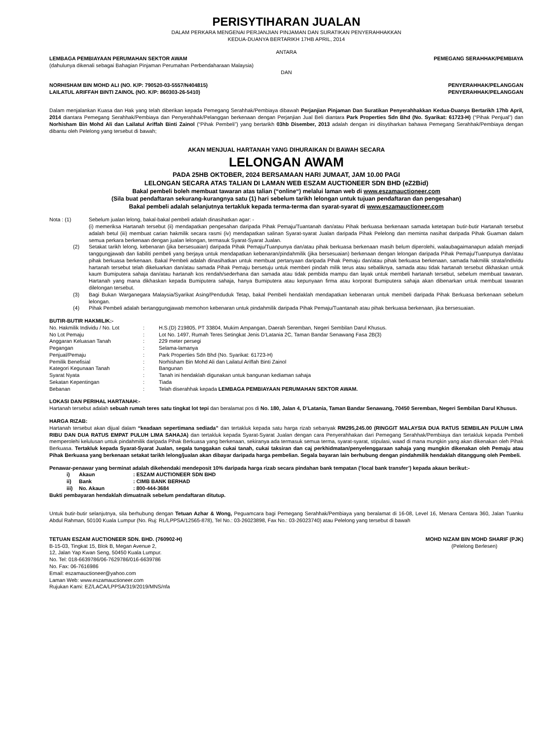PERISYTIHARAN JUALAN
DALAM PERKARA MENGENAI PERJANJIAN PINJAMAN DAN SURATIKAN PENYERAHHAKKAN
KEDUA-DUANYA BERTARIKH 17HB APRIL, 2014
ANTARA
LEMBAGA PEMBIAYAAN PERUMAHAN SEKTOR AWAM PEMEGANG SERAHHAK/PEMBIAYA
(dahulunya dikenali sebagai Bahagian Pinjaman Perumahan Perbendaharaan Malaysia)
DAN
NORHISHAM BIN MOHD ALI (NO. K/P: 790520-03-5557/N404815) PENYERAHHAK/PELANGGAN
LAILATUL ARIFFAH BINTI ZAINOL (NO. K/P: 860303-26-5410) PENYERAHHAK/PELANGGAN
Dalam menjalankan Kuasa dan Hak yang telah diberikan kepada Pemegang Serahhak/Pembiaya dibawah Perjanjian Pinjaman Dan Suratikan Penyerahhakkan Kedua-Duanya Bertarikh 17hb April, 2014 diantara Pemegang Serahhak/Pembiaya dan Penyerahhak/Pelanggan berkenaan dengan Perjanjian Jual Beli diantara Park Properties Sdn Bhd (No. Syarikat: 61723-H) (“Pihak Penjual”) dan Norhisham Bin Mohd Ali dan Lailatul Ariffah Binti Zainol (“Pihak Pembeli”) yang bertarikh 03hb Disember, 2013 adalah dengan ini diisytiharkan bahawa Pemegang Serahhak/Pembiaya dengan dibantu oleh Pelelong yang tersebut di bawah;
AKAN MENJUAL HARTANAH YANG DIHURAIKAN DI BAWAH SECARA
LELONGAN AWAM
PADA 25HB OKTOBER, 2024 BERSAMAAN HARI JUMAAT, JAM 10.00 PAGI
LELONGAN SECARA ATAS TALIAN DI LAMAN WEB ESZAM AUCTIONEER SDN BHD (eZ2Bid)
Bakal pembeli boleh membuat tawaran atas talian (“online“) melalui laman web di www.eszamauctioneer.com
(Sila buat pendaftaran sekurang-kurangnya satu (1) hari sebelum tarikh lelongan untuk tujuan pendaftaran dan pengesahan)
Bakal pembeli adalah selanjutnya tertakluk kepada terma-terma dan syarat-syarat di www.eszamauctioneer.com
| Nota : (1) | Sebelum jualan lelong, bakal-bakal pembeli adalah dinasihatkan agar: - (i) memeriksa Hartanah tersebut (ii) mendapatkan pengesahan daripada Pihak Pemaju/Tuantanah dan/atau Pihak berkuasa berkenaan samada ketetapan butir-butir Hartanah tersebut adalah betul (iii) membuat carian hakmilik secara rasmi (iv) mendapatkan salinan Syarat-syarat Jualan daripada Pihak Pelelong dan meminta nasihat daripada Pihak Guaman dalam semua perkara berkenaan dengan jualan lelongan, termasuk Syarat-Syarat Jualan. |
| (2) | Setakat tarikh lelong, kebenaran (jika bersesuaian) daripada Pihak Pemaju/Tuanpunya dan/atau pihak berkuasa berkenaan masih belum diperolehi, walaubagaimanapun adalah menjadi tanggungjawab dan liabiliti pembeli yang berjaya untuk mendapatkan kebenaran/pindahmilik (jika bersesuaian) berkenaan dengan lelongan daripada Pihak Pemaju/Tuanpunya dan/atau pihak berkuasa berkenaan. Bakal Pembeli adalah dinasihatkan untuk membuat pertanyaan daripada Pihak Pemaju dan/atau pihak berkuasa berkenaan, samada hakmilik strata/individu hartanah tersebut telah dikeluarkan dan/atau samada Pihak Pemaju bersetuju untuk memberi pindah milik terus atau sebaliknya, samada atau tidak hartanah tersebut dikhaskan untuk kaum Bumiputera sahaja dan/atau hartanah kos rendah/sederhana dan samada atau tidak pembida mampu dan layak untuk membeli hartanah tersebut, sebelum membuat tawaran. Hartanah yang mana dikhaskan kepada Bumiputera sahaja, hanya Bumiputera atau kepunyaan firma atau korporat Bumiputera sahaja akan dibenarkan untuk membuat tawaran dilelongan tersebut. |
| (3) | Bagi Bukan Warganegara Malaysia/Syarikat Asing/Penduduk Tetap, bakal Pembeli hendaklah mendapatkan kebenaran untuk membeli daripada Pihak Berkuasa berkenaan sebelum lelongan. |
| (4) | Pihak Pembeli adalah bertanggungjawab memohon kebenaran untuk pindahmilik daripada Pihak Pemaju/Tuantanah atau pihak berkuasa berkenaan, jika bersesuaian. |
BUTIR-BUTIR HAKMILIK:-
| No. Hakmilik Individu / No. Lot | : | H.S.(D) 219805, PT 33804, Mukim Ampangan, Daerah Seremban, Negeri Sembilan Darul Khusus. |
| No Lot Pemaju | : | Lot No. 1497, Rumah Teres Setingkat Jenis D’Latania 2C, Taman Bandar Senawang Fasa 2B(3) |
| Anggaran Keluasan Tanah | : | 229 meter persegi |
| Pegangan | : | Selama-lamanya |
| Penjual/Pemaju | : | Park Properties Sdn Bhd (No. Syarikat: 61723-H) |
| Pemilik Benefisial | : | Norhisham Bin Mohd Ali dan Lailatul Ariffah Binti Zainol |
| Kategori Kegunaan Tanah | : | Bangunan |
| Syarat Nyata | : | Tanah ini hendaklah digunakan untuk bangunan kediaman sahaja |
| Sekatan Kepentingan | : | Tiada |
| Bebanan | : | Telah diserahhak kepada LEMBAGA PEMBIAYAAN PERUMAHAN SEKTOR AWAM. |
LOKASI DAN PERIHAL HARTANAH:-
Hartanah tersebut adalah sebuah rumah teres satu tingkat lot tepi dan beralamat pos di No. 180, Jalan 4, D’Latania, Taman Bandar Senawang, 70450 Seremban, Negeri Sembilan Darul Khusus.
HARGA RIZAB:
Hartanah tersebut akan dijual dalam “keadaan sepertimana sediada” dan tertakluk kepada satu harga rizab sebanyak RM295,245.00 (RINGGIT MALAYSIA DUA RATUS SEMBILAN PULUH LIMA RIBU DAN DUA RATUS EMPAT PULUH LIMA SAHAJA) dan tertakluk kepada Syarat-Syarat Jualan dengan cara Penyerahhakan dari Pemegang Serahhak/Pembiaya dan tertakluk kepada Pembeli memperolehi kelulusan untuk pindahmilik daripada Pihak Berkuasa yang berkenaan, sekiranya ada termasuk semua terma, syarat-syarat, stipulasi, waad di mana mungkin yang akan dikenakan oleh Pihak Berkuasa. Tertakluk kepada Syarat-Syarat Jualan, segala tunggakan cukai tanah, cukai taksiran dan caj perkhidmatan/penyelenggaraan sahaja yang mungkin dikenakan oleh Pemaju atau Pihak Berkuasa yang berkenaan setakat tarikh lelong/jualan akan dibayar daripada harga pembelian. Segala bayaran lain berhubung dengan pindahmilik hendaklah ditanggung oleh Pembeli.
Penawar-penawar yang berminat adalah dikehendaki mendeposit 10% daripada harga rizab secara pindahan bank tempatan (’local bank transfer’) kepada akaun berikut:-
| i) | Akaun | : ESZAM AUCTIONEER SDN BHD |
| ii) | Bank | : CIMB BANK BERHAD |
| iii) | No. Akaun | : 800-444-3684 |
Bukti pembayaran hendaklah dimuatnaik sebelum pendaftaran ditutup.
Untuk butir-butir selanjutnya, sila berhubung dengan Tetuan Azhar & Wong, Peguamcara bagi Pemegang Serahhak/Pembiaya yang beralamat di 16-08, Level 16, Menara Centara 360, Jalan Tuanku Abdul Rahman, 50100 Kuala Lumpur (No. Ruj: RL/LPPSA/12565-878), Tel No.: 03-26023898, Fax No.: 03-26023740) atau Pelelong yang tersebut di bawah
TETUAN ESZAM AUCTIONEER SDN. BHD. (760902-H)
B-15-03, Tingkat 15, Blok B, Megan Avenue 2,
12, Jalan Yap Kwan Seng, 50450 Kuala Lumpur.
No. Tel: 018-6639786/06-7629786/016-6639786
No. Fax: 06-7616986
Email: eszamauctioneer@yahoo.com
Laman Web: www.eszamauctioneer.com
Rujukan Kami: EZ/LACA/LPPSA/319/2019/MNS/nfa
MOHD NIZAM BIN MOHD SHARIF (PJK)
(Pelelong Berlesen)